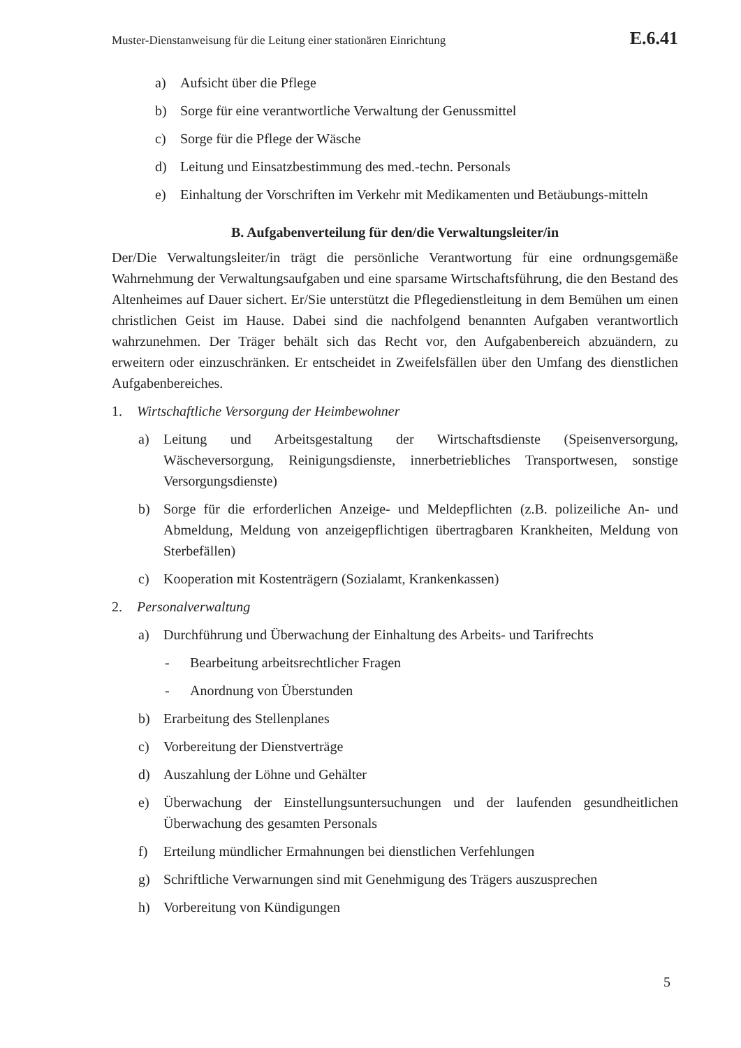Muster-Dienstanweisung für die Leitung einer stationären Einrichtung E.6.41
a) Aufsicht über die Pflege
b) Sorge für eine verantwortliche Verwaltung der Genussmittel
c) Sorge für die Pflege der Wäsche
d) Leitung und Einsatzbestimmung des med.-techn. Personals
e) Einhaltung der Vorschriften im Verkehr mit Medikamenten und Betäubungs-mitteln
B. Aufgabenverteilung für den/die Verwaltungsleiter/in
Der/Die Verwaltungsleiter/in trägt die persönliche Verantwortung für eine ordnungsgemäße Wahrnehmung der Verwaltungsaufgaben und eine sparsame Wirtschaftsführung, die den Bestand des Altenheimes auf Dauer sichert. Er/Sie unterstützt die Pflegedienstleitung in dem Bemühen um einen christlichen Geist im Hause. Dabei sind die nachfolgend benannten Aufgaben verantwortlich wahrzunehmen. Der Träger behält sich das Recht vor, den Aufgabenbereich abzuändern, zu erweitern oder einzuschränken. Er entscheidet in Zweifelsfällen über den Umfang des dienstlichen Aufgabenbereiches.
1. Wirtschaftliche Versorgung der Heimbewohner
a) Leitung und Arbeitsgestaltung der Wirtschaftsdienste (Speisenversorgung, Wäscheversorgung, Reinigungsdienste, innerbetriebliches Transportwesen, sonstige Versorgungsdienste)
b) Sorge für die erforderlichen Anzeige- und Meldepflichten (z.B. polizeiliche An- und Abmeldung, Meldung von anzeigepflichtigen übertragbaren Krankheiten, Meldung von Sterbefällen)
c) Kooperation mit Kostenträgern (Sozialamt, Krankenkassen)
2. Personalverwaltung
a) Durchführung und Überwachung der Einhaltung des Arbeits- und Tarifrechts
- Bearbeitung arbeitsrechtlicher Fragen
- Anordnung von Überstunden
b) Erarbeitung des Stellenplanes
c) Vorbereitung der Dienstverträge
d) Auszahlung der Löhne und Gehälter
e) Überwachung der Einstellungsuntersuchungen und der laufenden gesundheitlichen Überwachung des gesamten Personals
f) Erteilung mündlicher Ermahnungen bei dienstlichen Verfehlungen
g) Schriftliche Verwarnungen sind mit Genehmigung des Trägers auszusprechen
h) Vorbereitung von Kündigungen
5